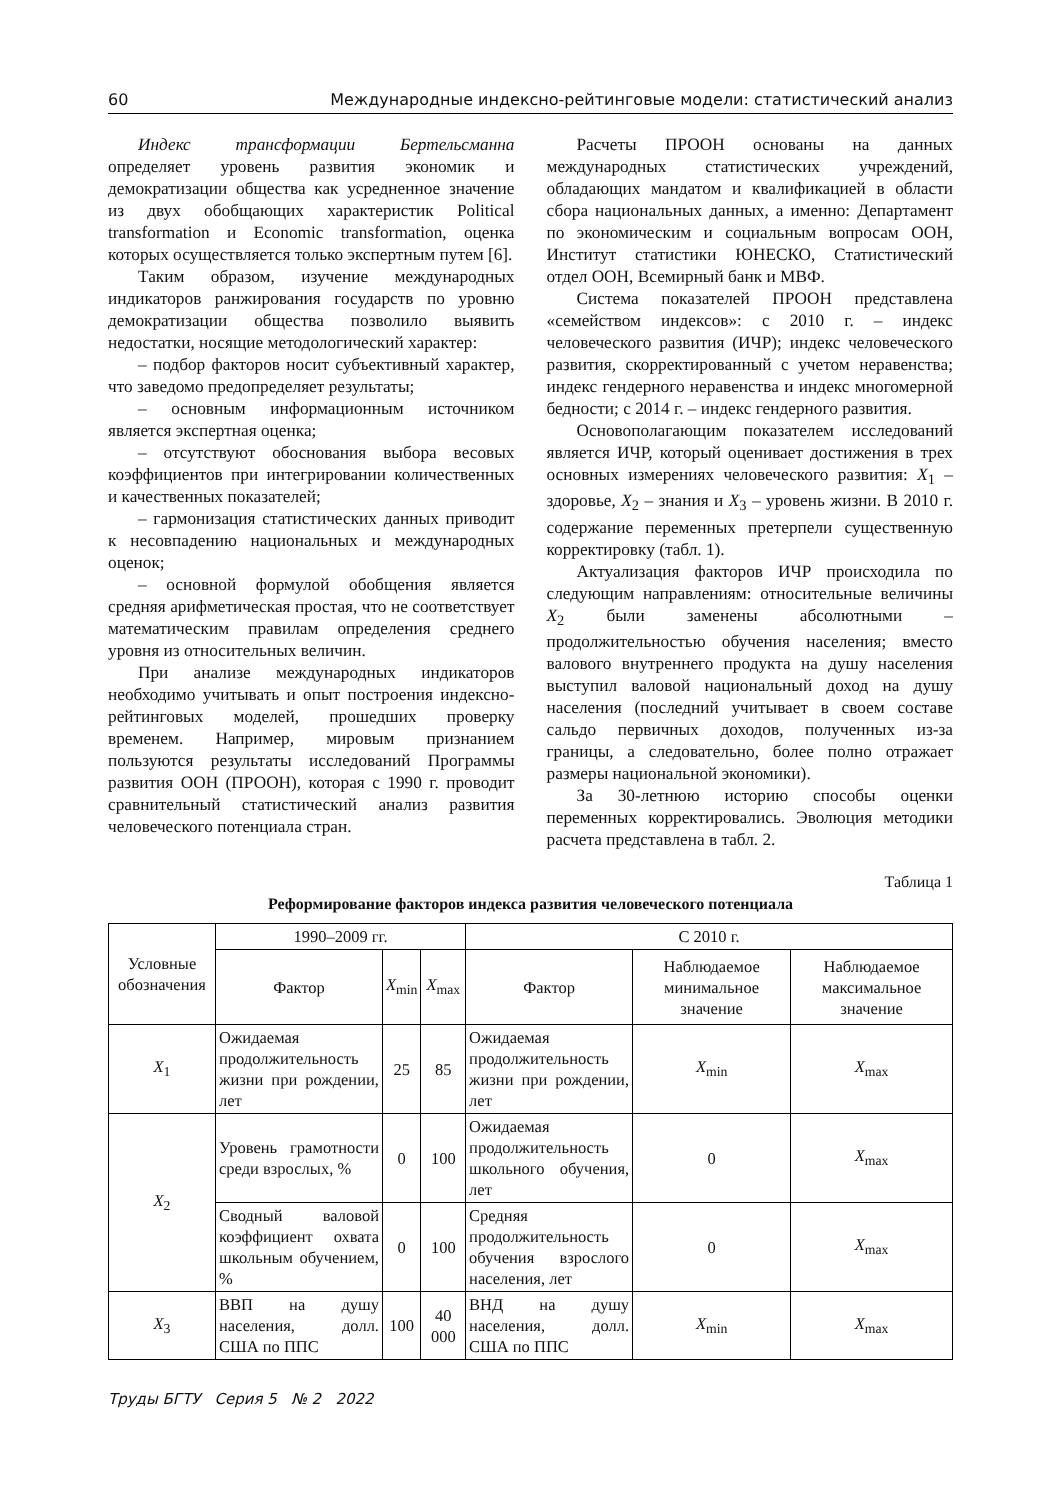60 Международные индексно-рейтинговые модели: статистический анализ
Индекс трансформации Бертельсманна определяет уровень развития экономик и демократизации общества как усредненное значение из двух обобщающих характеристик Political transformation и Economic transformation, оценка которых осуществляется только экспертным путем [6].
Таким образом, изучение международных индикаторов ранжирования государств по уровню демократизации общества позволило выявить недостатки, носящие методологический характер:
– подбор факторов носит субъективный характер, что заведомо предопределяет результаты;
– основным информационным источником является экспертная оценка;
– отсутствуют обоснования выбора весовых коэффициентов при интегрировании количественных и качественных показателей;
– гармонизация статистических данных приводит к несовпадению национальных и международных оценок;
– основной формулой обобщения является средняя арифметическая простая, что не соответствует математическим правилам определения среднего уровня из относительных величин.
При анализе международных индикаторов необходимо учитывать и опыт построения индексно-рейтинговых моделей, прошедших проверку временем. Например, мировым признанием пользуются результаты исследований Программы развития ООН (ПРООН), которая с 1990 г. проводит сравнительный статистический анализ развития человеческого потенциала стран.
Расчеты ПРООН основаны на данных международных статистических учреждений, обладающих мандатом и квалификацией в области сбора национальных данных, а именно: Департамент по экономическим и социальным вопросам ООН, Институт статистики ЮНЕСКО, Статистический отдел ООН, Всемирный банк и МВФ.
Система показателей ПРООН представлена «семейством индексов»: с 2010 г. – индекс человеческого развития (ИЧР); индекс человеческого развития, скорректированный с учетом неравенства; индекс гендерного неравенства и индекс многомерной бедности; с 2014 г. – индекс гендерного развития.
Основополагающим показателем исследований является ИЧР, который оценивает достижения в трех основных измерениях человеческого развития: X<sub>1</sub> – здоровье, X<sub>2</sub> – знания и X<sub>3</sub> – уровень жизни. В 2010 г. содержание переменных претерпели существенную корректировку (табл. 1).
Актуализация факторов ИЧР происходила по следующим направлениям: относительные величины X<sub>2</sub> были заменены абсолютными – продолжительностью обучения населения; вместо валового внутреннего продукта на душу населения выступил валовой национальный доход на душу населения (последний учитывает в своем составе сальдо первичных доходов, полученных из-за границы, а следовательно, более полно отражает размеры национальной экономики).
За 30-летнюю историю способы оценки переменных корректировались. Эволюция методики расчета представлена в табл. 2.
Таблица 1
Реформирование факторов индекса развития человеческого потенциала
| Условные обозначения | 1990–2009 гг. | | | С 2010 г. | | |
| --- | --- | --- | --- | --- | --- | --- |
| | Фактор | X<sub>min</sub> | X<sub>max</sub> | Фактор | Наблюдаемое минимальное значение | Наблюдаемое максимальное значение |
| X<sub>1</sub> | Ожидаемая продолжительность жизни при рождении, лет | 25 | 85 | Ожидаемая продолжительность жизни при рождении, лет | X<sub>min</sub> | X<sub>max</sub> |
| X<sub>2</sub> | Уровень грамотности среди взрослых, % | 0 | 100 | Ожидаемая продолжительность школьного обучения, лет | 0 | X<sub>max</sub> |
| | Сводный валовой коэффициент охвата школьным обучением, % | 0 | 100 | Средняя продолжительность обучения взрослого населения, лет | 0 | X<sub>max</sub> |
| X<sub>3</sub> | ВВП на душу населения, долл. США по ППС | 100 | 40 000 | ВНД на душу населения, долл. США по ППС | X<sub>min</sub> | X<sub>max</sub> |
Труды БГТУ Серия 5 № 2 2022